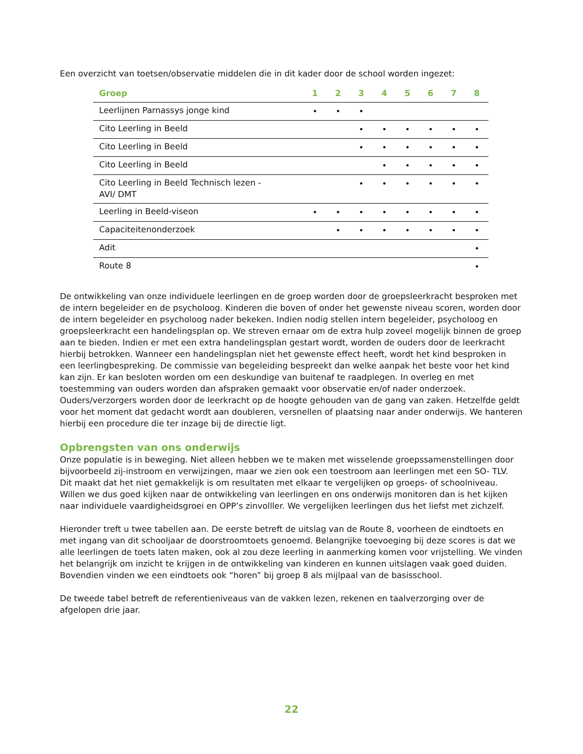Een overzicht van toetsen/observatie middelen die in dit kader door de school worden ingezet:
| Groep | 1 | 2 | 3 | 4 | 5 | 6 | 7 | 8 |
| --- | --- | --- | --- | --- | --- | --- | --- | --- |
| Leerlijnen Parnassys jonge kind | • | • | • | | | | | |
| Cito Leerling in Beeld | | | • | • | • | • | • | • |
| Cito Leerling in Beeld | | | • | • | • | • | • | • |
| Cito Leerling in Beeld | | | | • | • | • | • | • |
| Cito Leerling in Beeld Technisch lezen - AVI/ DMT | | | • | • | • | • | • | • |
| Leerling in Beeld-viseon | • | • | • | • | • | • | • | • |
| Capaciteitenonderzoek | | • | • | • | • | • | • | • |
| Adit | | | | | | | | • |
| Route 8 | | | | | | | | • |
De ontwikkeling van onze individuele leerlingen en de groep worden door de groepsleerkracht besproken met de intern begeleider en de psycholoog. Kinderen die boven of onder het gewenste niveau scoren, worden door de intern begeleider en psycholoog nader bekeken. Indien nodig stellen intern begeleider, psycholoog en groepsleerkracht een handelingsplan op. We streven ernaar om de extra hulp zoveel mogelijk binnen de groep aan te bieden. Indien er met een extra handelingsplan gestart wordt, worden de ouders door de leerkracht hierbij betrokken. Wanneer een handelingsplan niet het gewenste effect heeft, wordt het kind besproken in een leerlingbespreking. De commissie van begeleiding bespreekt dan welke aanpak het beste voor het kind kan zijn. Er kan besloten worden om een deskundige van buitenaf te raadplegen. In overleg en met toestemming van ouders worden dan afspraken gemaakt voor observatie en/of nader onderzoek. Ouders/verzorgers worden door de leerkracht op de hoogte gehouden van de gang van zaken. Hetzelfde geldt voor het moment dat gedacht wordt aan doubleren, versnellen of plaatsing naar ander onderwijs. We hanteren hierbij een procedure die ter inzage bij de directie ligt.
Opbrengsten van ons onderwijs
Onze populatie is in beweging. Niet alleen hebben we te maken met wisselende groepssamenstellingen door bijvoorbeeld zij-instroom en verwijzingen, maar we zien ook een toestroom aan leerlingen met een SO- TLV. Dit maakt dat het niet gemakkelijk is om resultaten met elkaar te vergelijken op groeps- of schoolniveau. Willen we dus goed kijken naar de ontwikkeling van leerlingen en ons onderwijs monitoren dan is het kijken naar individuele vaardigheidsgroei en OPP’s zinvolller. We vergelijken leerlingen dus het liefst met zichzelf.
Hieronder treft u twee tabellen aan. De eerste betreft de uitslag van de Route 8, voorheen de eindtoets en met ingang van dit schooljaar de doorstroomtoets genoemd. Belangrijke toevoeging bij deze scores is dat we alle leerlingen de toets laten maken, ook al zou deze leerling in aanmerking komen voor vrijstelling. We vinden het belangrijk om inzicht te krijgen in de ontwikkeling van kinderen en kunnen uitslagen vaak goed duiden. Bovendien vinden we een eindtoets ook “horen” bij groep 8 als mijlpaal van de basisschool.
De tweede tabel betreft de referentieniveaus van de vakken lezen, rekenen en taalverzorging over de afgelopen drie jaar.
22